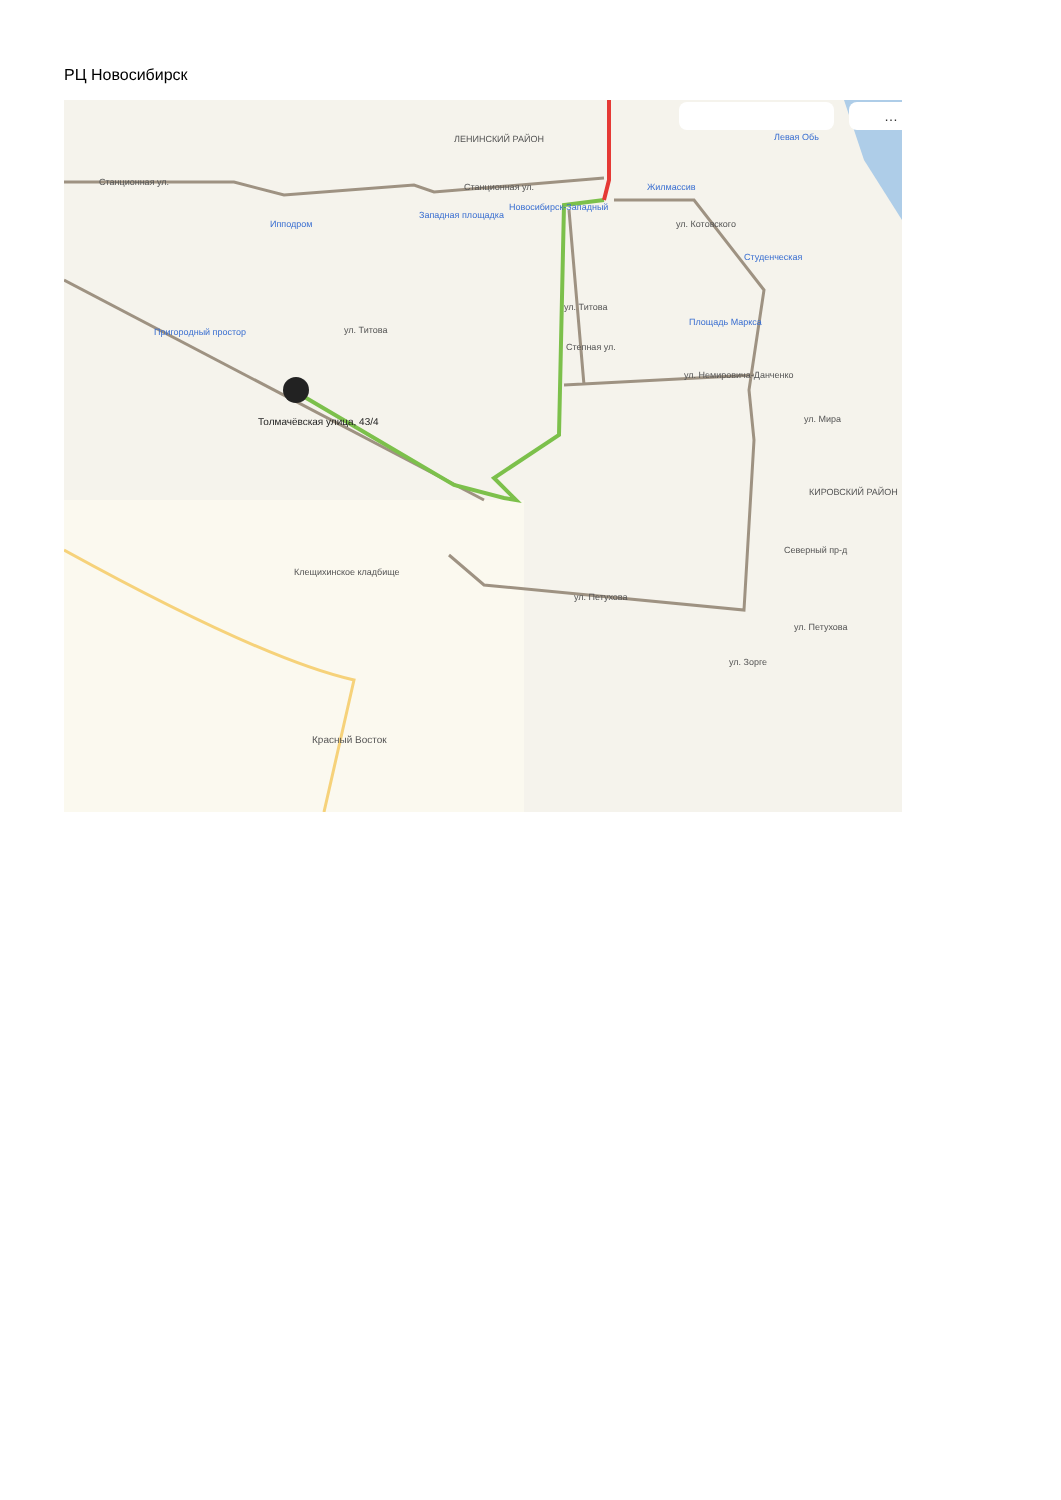РЦ Новосибирск
ЛЕНИНСКИЙ РАЙОН
Станционная ул.
Станционная ул.
Ипподром
Западная площадка
Новосибирск-Западный
Жилмассив
Левая Обь
ул. Котовского
Студенческая
Пригородный простор
ул. Титова
ул. Титова
Площадь Маркса
Степная ул.
ул. Немировича-Данченко
ул. Мира
КИРОВСКИЙ РАЙОН
Северный пр-д
ул. Петухова
ул. Петухова
ул. Зорге
Клещихинское кладбище
Красный Восток
Толмачёвская улица, 43/4
…